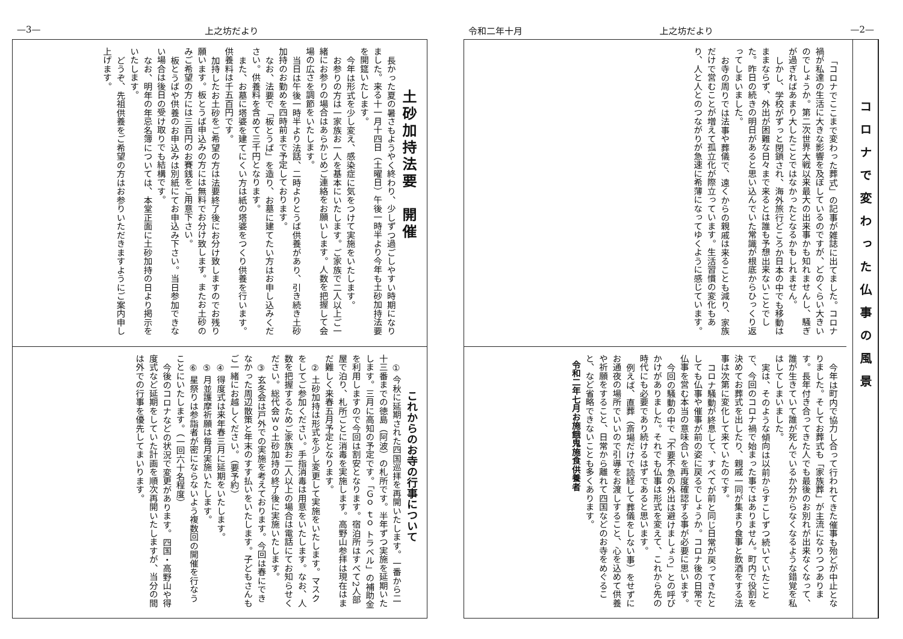令和二年十月 上之坊だより —2—
コロナで変わった仏事の風景
「コロナでここまで変わった葬式」の記事が雑誌に出てました。コロナ禍が私達の生活に大きな影響を及ぼしているのですが、どのくらい大きいのでしょうか。第二次世界大戦以来最大の出来事かも知れませんし、騒ぎが過ぎればあまり大したことではなかったとなるかもしれません。
しかし、学校がずっと閉鎖され、海外旅行どころか日本の中でも移動はままならず、外出が困難な日々まで来るとは誰も予想出来ないことでした。昨日の続きの明日があると思い込んでいた常識が根底からひっくり返ってしまいました。
お寺の周りでは法事や葬儀で、遠くからの親戚は来ることも減り、家族だけで営むことが増えて孤立化が際立っています。生活習慣の変化もあり、人と人とのつながりが急速に希薄になってゆくように感じています。
今年は町内で協力し合って行われてきた催事も殆どが中止となりました。そしてお葬式も「家族葬」が主流になりつつあります。長年付き合ってきた人でも最後のお別れが出来なくなって、誰が生きていて誰が死んでいるか分からなくなるような錯覚を私はしてしまいました。
実は、そのような傾向は以前からすこしずつ続いていたことで、今回のコロナ禍で始まった事ではありません。町内で役割を決めてお葬式を出したり、親戚一同が集まり食事と飲酒をする法事は次第に変化して来ていたのです。
コロナ騒動が終息して、すべてが前と同じ日常が戻ってきたとしても仏事や催事が前の姿に戻るでしょうか。コロナ後の日常で仏事を営む本当の意味合いを再度確認する事が必要に思います。
今回の騒動の中で「不要不急の外出は避けましょう」との呼びかけがありました。それでも仏事は形式を変えて、これから先の時代にも必要であり続けるはずであると思います。
例えば、直葬（斎場だけで読経して葬儀をしない事）をせずにお通夜の場所でいいので引導をお渡しすること、心を込めて供養や祈願をすること、日常から離れて四国などのお寺をめぐること、など省略できないことも多くあります。
令和二年七月お施餓鬼施食供養者
—3— 上之坊だより
土砂加持法要　開催
長かった夏の暑さもようやく終わり、少しずつ過ごしやすい時期になりました。来る十一月十四日（土曜日）午後一時半より今年も土砂加持法要を開筵いたします。
今年は形式を少し変え、感染症に気をつけて実施をいたします。
お参りの方は一家族お一人を基本にいたします。ご家族で二人以上ご一緒にお参りの場合はあらかじめご連絡をお願いします。人数を把握して会場の広さを調節をいたします。
当日は午後一時半より法話、二時よりとうば供養があり、引き続き土砂加持のお勤めを四時前まで予定しております。
なお、法要で「板とうば」を造り、お墓に建てたい方はお申し込みください。供養料を含めて三千円となります。
また、お墓に塔婆を建てにくい方は紙の塔婆をつくり供養を行います。供養料は千五百円です。
加持したお土砂をご希望の方は法要終了後にお分け致しますのでお残り願います。板とうば申込みの方には無料でお分け致します。またお土砂のみご希望の方には三百円のお賽銭をご用意下さい。
板とうばや供養のお申込みは別紙にてお申込み下さい。当日参加できない場合は後日の受け取りでも結構です。
なお、明年の年忌名簿については、本堂正面に土砂加持の日より掲示をいたします。
どうぞ、先祖供養をご希望の方はお参りいただきますようにご案内申し上げます。
これからのお寺の行事について
① 今秋に延期された四国巡拝を再開いたします。一番から二十三番までの徳島（阿波）の札所です。半年ずつ実施を延期いたします。三月に高知の予定です。「Ｇｏ ｔｏ トラベル」の補助金を利用しますので今回は割安となります。宿泊所はすべて2人部屋で泊り、札所ごとに消毒を実施します。高野山参拝は現在はまだ難しく来春五月予定となります。
② 土砂加持は形式を少し変更して実施をいたします。マスクをしてご参加ください。手指消毒は用意をいたします。なお、人数を把握するためご家族お二人以上の場合は電話にてお知らせください。総代会ｗｏ土砂加持の終了後に実施いたします。
③ 玄冬会は戸外での実施を考えております。今回は春にできなかった周辺散策と年末のすす払いをいたします。子どもさんもご一緒にお越しください。（要予約）
④ 得度式は来年春三月に延期をいたします。
⑤ 月並護摩祈願は毎月実施いたします。
⑥ 星祭りは参詣者が密にならないよう複数回の開催を行なうことにいたします。（一回六十名程度）
今後のコロナなどの状況で変更があります。四国・高野山や得度式など延期をしていた計画を順次再開いたしますが、当分の間は外での行事を優先してまいります。